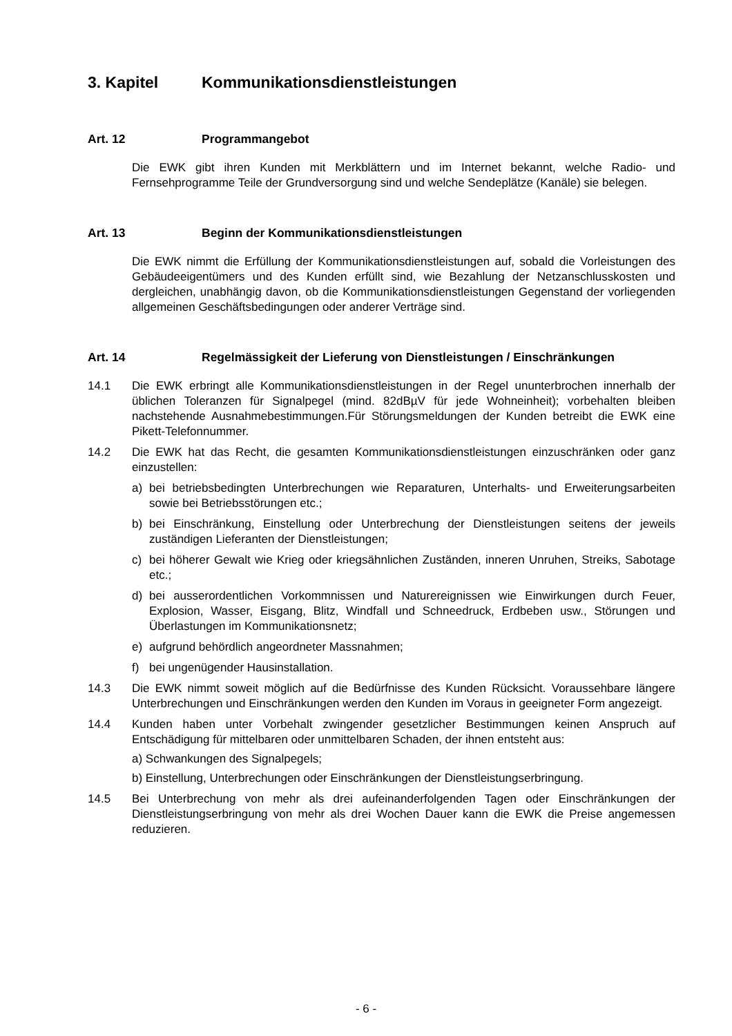3. Kapitel Kommunikationsdienstleistungen
Art. 12 Programmangebot
Die EWK gibt ihren Kunden mit Merkblättern und im Internet bekannt, welche Radio- und Fernsehprogramme Teile der Grundversorgung sind und welche Sendeplätze (Kanäle) sie belegen.
Art. 13 Beginn der Kommunikationsdienstleistungen
Die EWK nimmt die Erfüllung der Kommunikationsdienstleistungen auf, sobald die Vorleistungen des Gebäudeeigentümers und des Kunden erfüllt sind, wie Bezahlung der Netzanschlusskosten und dergleichen, unabhängig davon, ob die Kommunikationsdienstleistungen Gegenstand der vorliegenden allgemeinen Geschäftsbedingungen oder anderer Verträge sind.
Art. 14 Regelmässigkeit der Lieferung von Dienstleistungen / Einschränkungen
14.1 Die EWK erbringt alle Kommunikationsdienstleistungen in der Regel ununterbrochen innerhalb der üblichen Toleranzen für Signalpegel (mind. 82dBµV für jede Wohneinheit); vorbehalten bleiben nachstehende Ausnahmebestimmungen.Für Störungsmeldungen der Kunden betreibt die EWK eine Pikett-Telefonnummer.
14.2 Die EWK hat das Recht, die gesamten Kommunikationsdienstleistungen einzuschränken oder ganz einzustellen:
a) bei betriebsbedingten Unterbrechungen wie Reparaturen, Unterhalts- und Erweiterungsarbeiten sowie bei Betriebsstörungen etc.;
b) bei Einschränkung, Einstellung oder Unterbrechung der Dienstleistungen seitens der jeweils zuständigen Lieferanten der Dienstleistungen;
c) bei höherer Gewalt wie Krieg oder kriegsähnlichen Zuständen, inneren Unruhen, Streiks, Sabotage etc.;
d) bei ausserordentlichen Vorkommnissen und Naturereignissen wie Einwirkungen durch Feuer, Explosion, Wasser, Eisgang, Blitz, Windfall und Schneedruck, Erdbeben usw., Störungen und Überlastungen im Kommunikationsnetz;
e) aufgrund behördlich angeordneter Massnahmen;
f) bei ungenügender Hausinstallation.
14.3 Die EWK nimmt soweit möglich auf die Bedürfnisse des Kunden Rücksicht. Voraussehbare längere Unterbrechungen und Einschränkungen werden den Kunden im Voraus in geeigneter Form angezeigt.
14.4 Kunden haben unter Vorbehalt zwingender gesetzlicher Bestimmungen keinen Anspruch auf Entschädigung für mittelbaren oder unmittelbaren Schaden, der ihnen entsteht aus:
a) Schwankungen des Signalpegels;
b) Einstellung, Unterbrechungen oder Einschränkungen der Dienstleistungserbringung.
14.5 Bei Unterbrechung von mehr als drei aufeinanderfolgenden Tagen oder Einschränkungen der Dienstleistungserbringung von mehr als drei Wochen Dauer kann die EWK die Preise angemessen reduzieren.
- 6 -